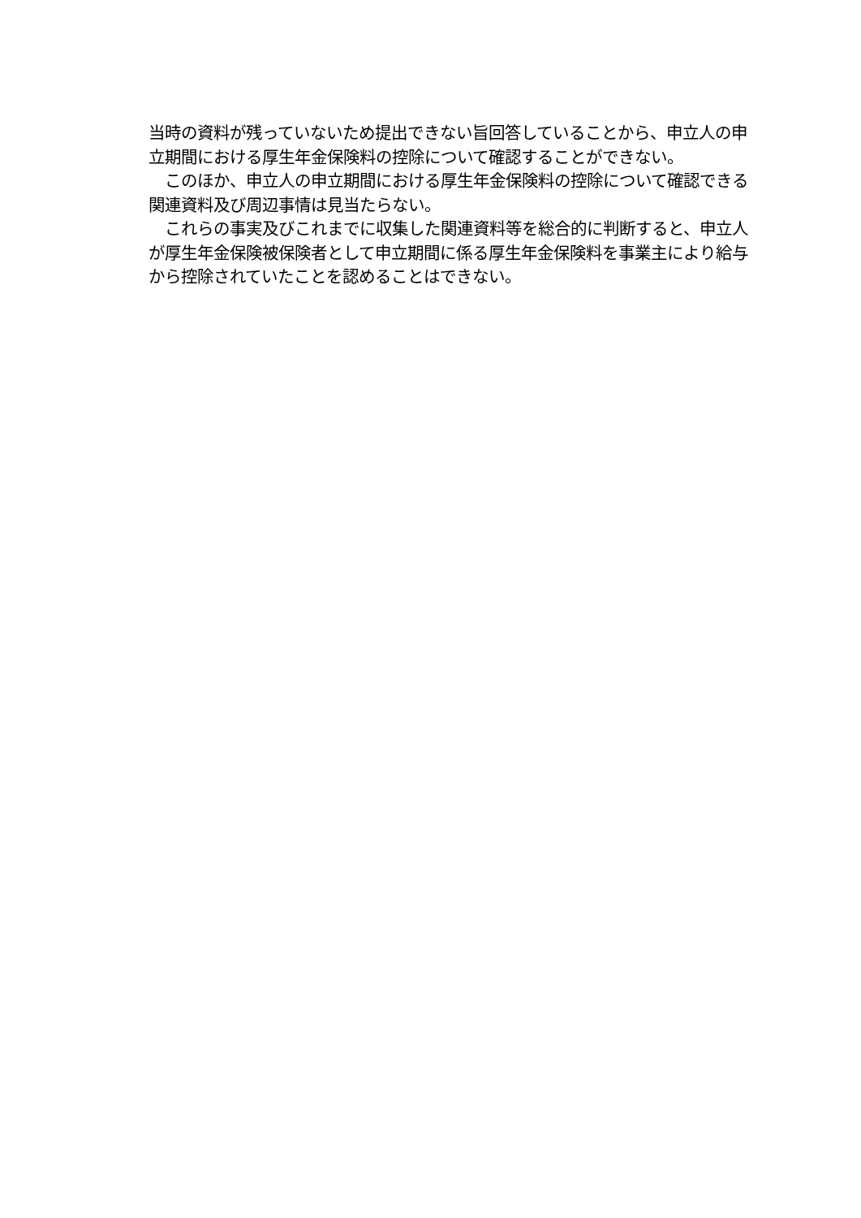当時の資料が残っていないため提出できない旨回答していることから、申立人の申立期間における厚生年金保険料の控除について確認することができない。
　このほか、申立人の申立期間における厚生年金保険料の控除について確認できる関連資料及び周辺事情は見当たらない。
　これらの事実及びこれまでに収集した関連資料等を総合的に判断すると、申立人が厚生年金保険被保険者として申立期間に係る厚生年金保険料を事業主により給与から控除されていたことを認めることはできない。